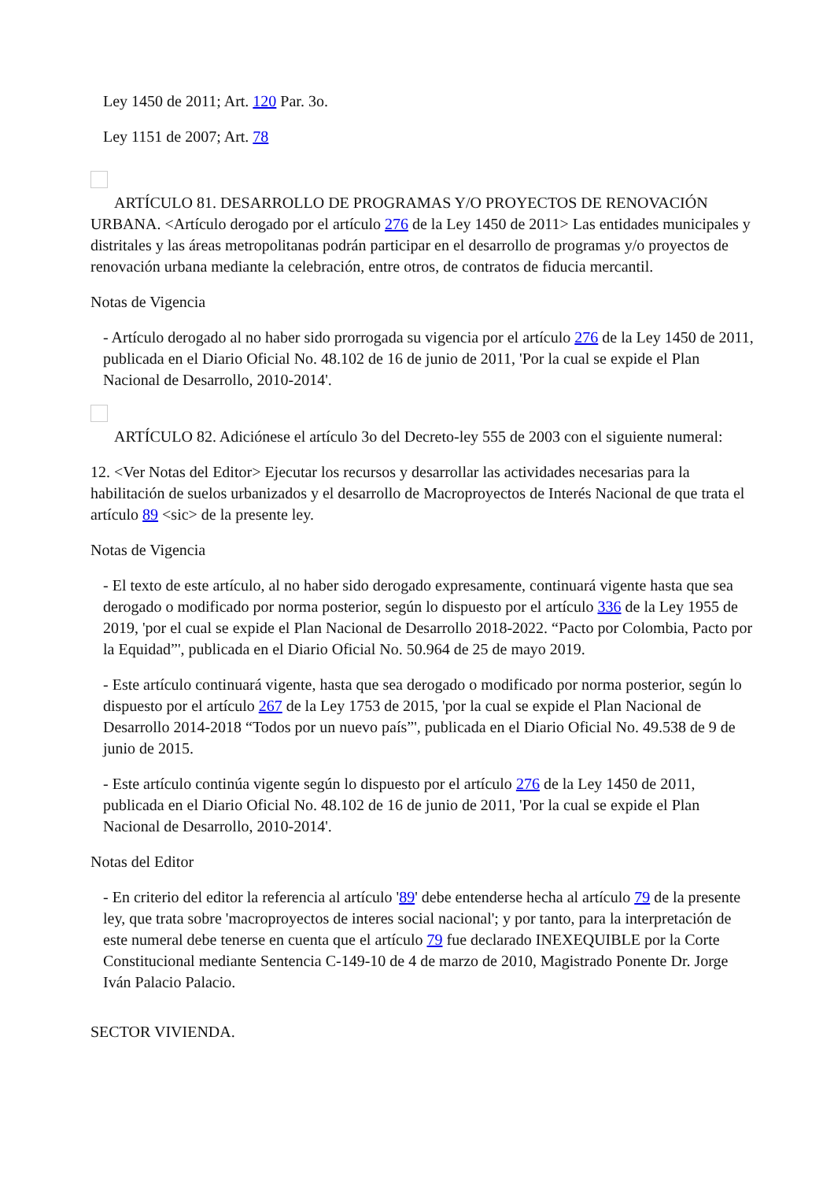Ley 1450 de 2011; Art. 120 Par. 3o.
Ley 1151 de 2007; Art. 78
ARTÍCULO 81. DESARROLLO DE PROGRAMAS Y/O PROYECTOS DE RENOVACIÓN URBANA. <Artículo derogado por el artículo 276 de la Ley 1450 de 2011> Las entidades municipales y distritales y las áreas metropolitanas podrán participar en el desarrollo de programas y/o proyectos de renovación urbana mediante la celebración, entre otros, de contratos de fiducia mercantil.
Notas de Vigencia
- Artículo derogado al no haber sido prorrogada su vigencia por el artículo 276 de la Ley 1450 de 2011, publicada en el Diario Oficial No. 48.102 de 16 de junio de 2011, 'Por la cual se expide el Plan Nacional de Desarrollo, 2010-2014'.
ARTÍCULO 82. Adiciónese el artículo 3o del Decreto-ley 555 de 2003 con el siguiente numeral:
12. <Ver Notas del Editor> Ejecutar los recursos y desarrollar las actividades necesarias para la habilitación de suelos urbanizados y el desarrollo de Macroproyectos de Interés Nacional de que trata el artículo 89 <sic> de la presente ley.
Notas de Vigencia
- El texto de este artículo, al no haber sido derogado expresamente, continuará vigente hasta que sea derogado o modificado por norma posterior, según lo dispuesto por el artículo 336 de la Ley 1955 de 2019, 'por el cual se expide el Plan Nacional de Desarrollo 2018-2022. “Pacto por Colombia, Pacto por la Equidad”', publicada en el Diario Oficial No. 50.964 de 25 de mayo 2019.
- Este artículo continuará vigente, hasta que sea derogado o modificado por norma posterior, según lo dispuesto por el artículo 267 de la Ley 1753 de 2015, 'por la cual se expide el Plan Nacional de Desarrollo 2014-2018 “Todos por un nuevo país”', publicada en el Diario Oficial No. 49.538 de 9 de junio de 2015.
- Este artículo continúa vigente según lo dispuesto por el artículo 276 de la Ley 1450 de 2011, publicada en el Diario Oficial No. 48.102 de 16 de junio de 2011, 'Por la cual se expide el Plan Nacional de Desarrollo, 2010-2014'.
Notas del Editor
- En criterio del editor la referencia al artículo '89' debe entenderse hecha al artículo 79 de la presente ley, que trata sobre 'macroproyectos de interes social nacional'; y por tanto, para la interpretación de este numeral debe tenerse en cuenta que el artículo 79 fue declarado INEXEQUIBLE por la Corte Constitucional mediante Sentencia C-149-10 de 4 de marzo de 2010, Magistrado Ponente Dr. Jorge Iván Palacio Palacio.
SECTOR VIVIENDA.